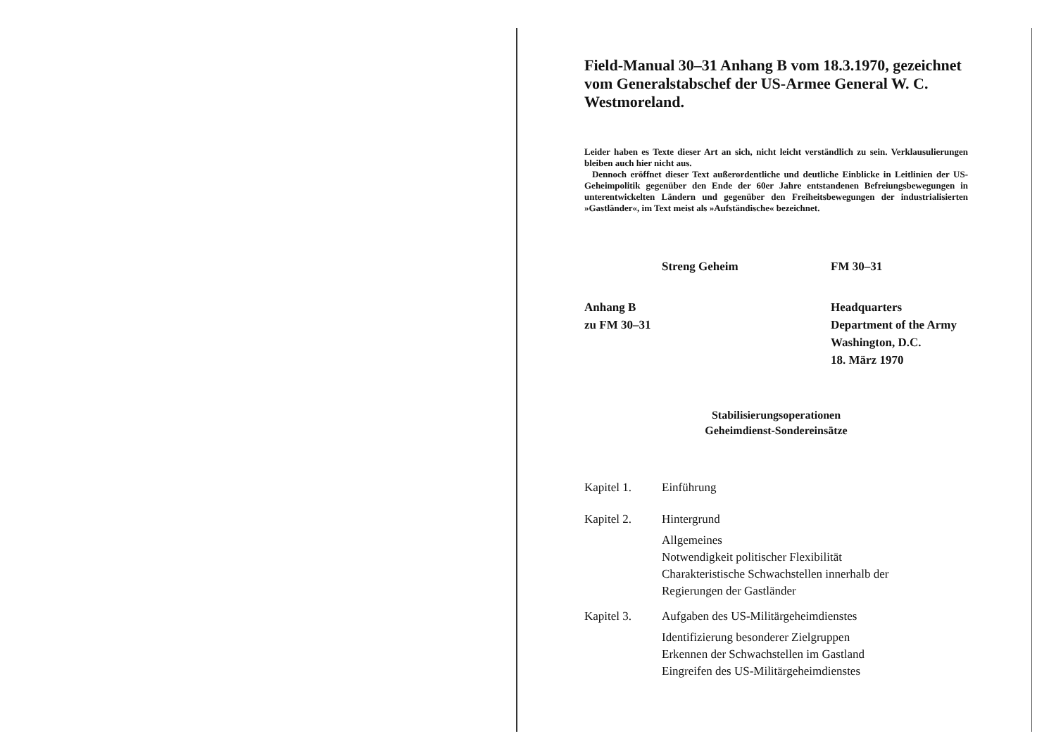Field-Manual 30–31 Anhang B vom 18.3.1970, gezeichnet vom Generalstabschef der US-Armee General W. C. Westmoreland.
Leider haben es Texte dieser Art an sich, nicht leicht verständlich zu sein. Verklausulierungen bleiben auch hier nicht aus.
Dennoch eröffnet dieser Text außerordentliche und deutliche Einblicke in Leitlinien der US-Geheimpolitik gegenüber den Ende der 60er Jahre entstandenen Befreiungsbewegungen in unterentwickelten Ländern und gegenüber den Freiheitsbewegungen der industrialisierten »Gastländer«, im Text meist als »Aufständische« bezeichnet.
Streng Geheim FM 30–31
Anhang B
zu FM 30–31 Headquarters
Department of the Army
Washington, D.C.
18. März 1970
Stabilisierungsoperationen
Geheimdienst-Sondereinsätze
Kapitel 1. Einführung
Kapitel 2. Hintergrund
Allgemeines
Notwendigkeit politischer Flexibilität
Charakteristische Schwachstellen innerhalb der
Regierungen der Gastländer
Kapitel 3. Aufgaben des US-Militärgeheimdienstes
Identifizierung besonderer Zielgruppen
Erkennen der Schwachstellen im Gastland
Eingreifen des US-Militärgeheimdienstes